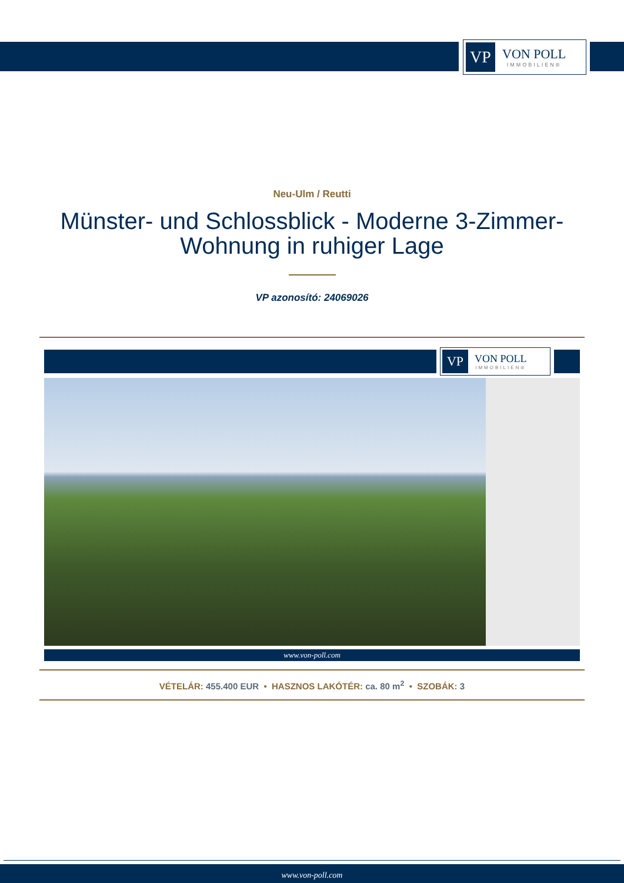VP
VON POLL
IMMOBILIEN®
Neu-Ulm / Reutti
Münster- und Schlossblick - Moderne 3-Zimmer-Wohnung in ruhiger Lage
VP azonosító: 24069026
VP
VON POLL
IMMOBILIEN®
www.von-poll.com
VÉTELÁR: 455.400 EUR • HASZNOS LAKÓTÉR: ca. 80 m<sup>2</sup> • SZOBÁK: 3
www.von-poll.com